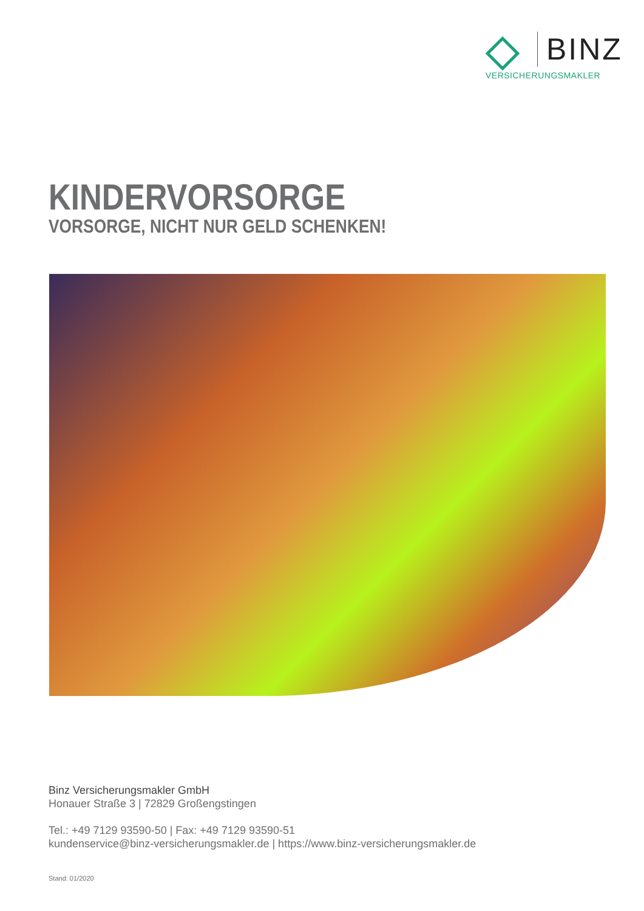BINZ
VERSICHERUNGSMAKLER
KINDERVORSORGE
VORSORGE, NICHT NUR GELD SCHENKEN!
Binz Versicherungsmakler GmbH
Honauer Straße 3 | 72829 Großengstingen
Tel.: +49 7129 93590-50 | Fax: +49 7129 93590-51
kundenservice@binz-versicherungsmakler.de | https://www.binz-versicherungsmakler.de
Stand: 01/2020